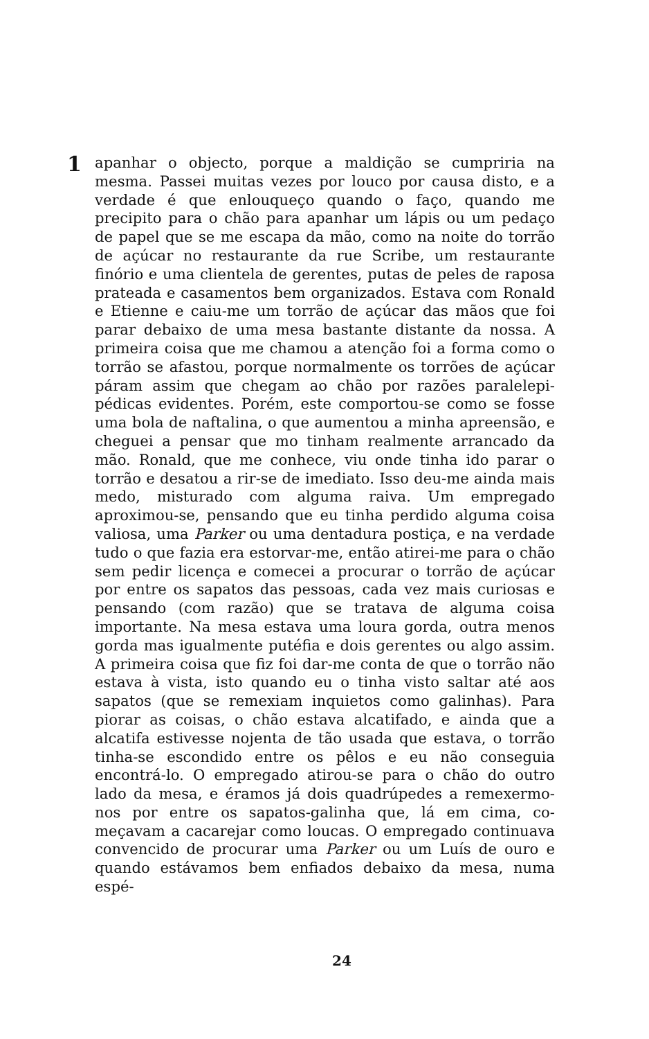1
apanhar o objecto, porque a maldição se cumpriria na mesma. Passei muitas vezes por louco por causa disto, e a verdade é que enlouqueço quando o faço, quando me precipito para o chão para apanhar um lápis ou um pedaço de papel que se me escapa da mão, como na noite do torrão de açúcar no restaurante da rue Scribe, um restaurante finório e uma clientela de gerentes, putas de peles de raposa prateada e casamentos bem organizados. Estava com Ronald e Etienne e caiu-me um torrão de açúcar das mãos que foi parar debaixo de uma mesa bastante distante da nossa. A primeira coisa que me chamou a atenção foi a forma como o torrão se afastou, porque normalmente os torrões de açúcar páram assim que chegam ao chão por razões paralelepi­pédicas evidentes. Porém, este comportou-se como se fosse uma bola de naftalina, o que aumentou a minha apreensão, e cheguei a pensar que mo tinham realmente arrancado da mão. Ronald, que me conhece, viu onde tinha ido parar o torrão e desatou a rir-se de imediato. Isso deu-me ainda mais medo, misturado com alguma raiva. Um empregado aproximou-se, pensando que eu ti­nha perdido alguma coisa valiosa, uma Parker ou uma dentadura postiça, e na verdade tudo o que fazia era estorvar-me, então ati­rei-me para o chão sem pedir licença e comecei a procurar o tor­rão de açúcar por entre os sapatos das pessoas, cada vez mais cu­riosas e pensando (com razão) que se tratava de alguma coisa importante. Na mesa estava uma loura gorda, outra menos gorda mas igualmente putéfia e dois gerentes ou algo assim. A primeira coisa que fiz foi dar-me conta de que o torrão não estava à vista, isto quando eu o tinha visto saltar até aos sapatos (que se reme­xiam inquietos como galinhas). Para piorar as coisas, o chão es­tava alcatifado, e ainda que a alcatifa estivesse nojenta de tão usada que estava, o torrão tinha-se escondido entre os pêlos e eu não conseguia encontrá-lo. O empregado atirou-se para o chão do outro lado da mesa, e éramos já dois quadrúpedes a re­mexermo-nos por entre os sapatos-galinha que, lá em cima, co­meçavam a cacarejar como loucas. O empregado continuava convencido de procurar uma Parker ou um Luís de ouro e quando estávamos bem enfiados debaixo da mesa, numa espé-
24